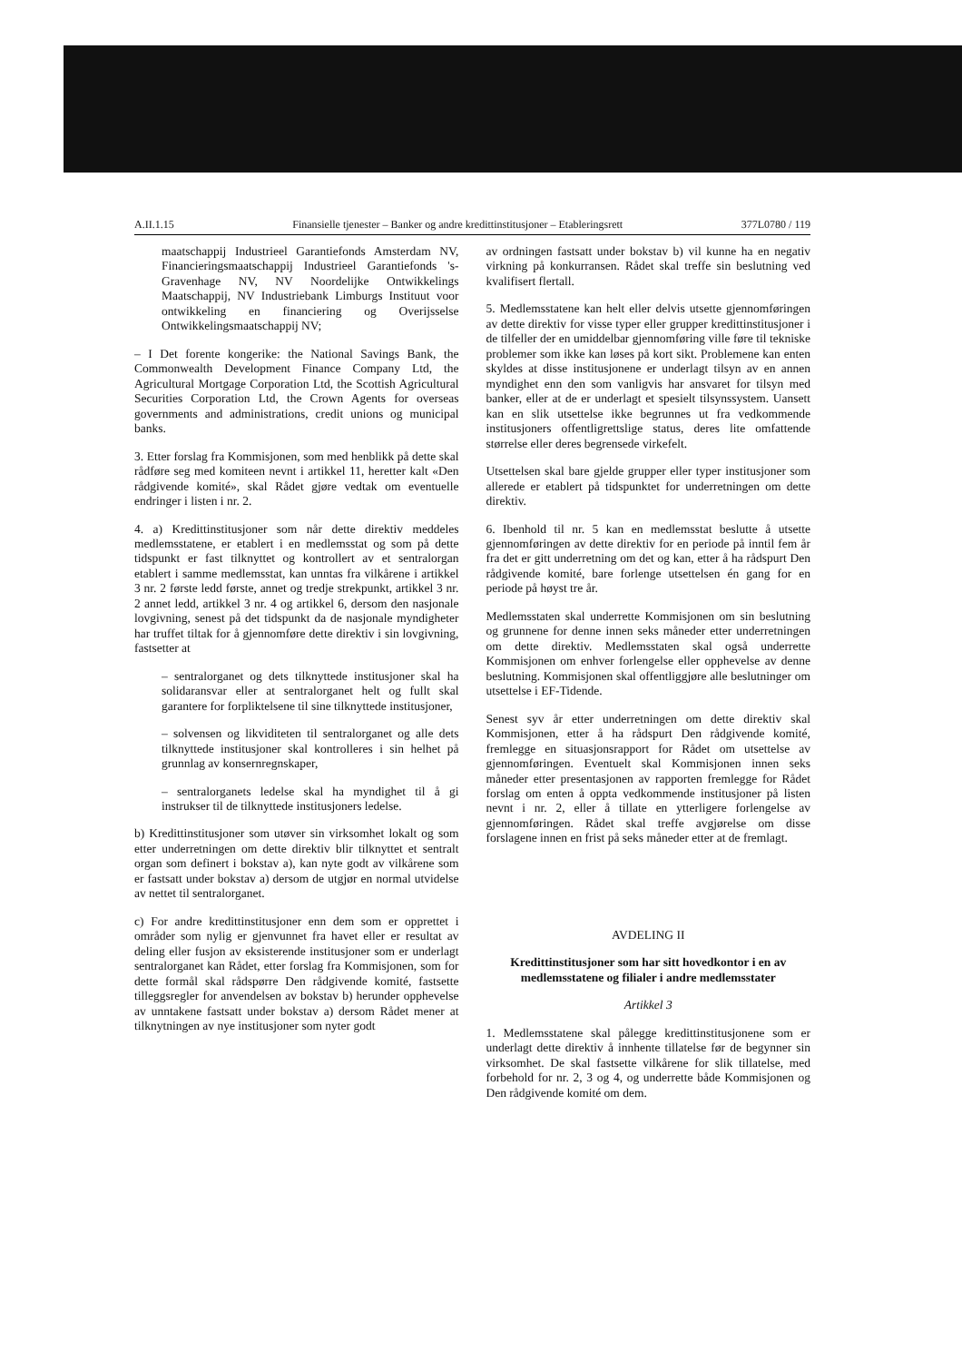A.II.1.15 Finansielle tjenester – Banker og andre kredittinstitusjoner – Etableringsrett 377L0780 / 119
maatschappij Industrieel Garantiefonds Amsterdam NV, Financieringsmaatschappij Industrieel Garantiefonds 's-Gravenhage NV, NV Noordelijke Ontwikkelings Maatschappij, NV Industriebank Limburgs Instituut voor ontwikkeling en financiering og Overijsselse Ontwikkelingsmaatschappij NV;
– I Det forente kongerike: the National Savings Bank, the Commonwealth Development Finance Company Ltd, the Agricultural Mortgage Corporation Ltd, the Scottish Agricultural Securities Corporation Ltd, the Crown Agents for overseas governments and administrations, credit unions og municipal banks.
3. Etter forslag fra Kommisjonen, som med henblikk på dette skal rådføre seg med komiteen nevnt i artikkel 11, heretter kalt «Den rådgivende komité», skal Rådet gjøre vedtak om eventuelle endringer i listen i nr. 2.
4. a) Kredittinstitusjoner som når dette direktiv meddeles medlemsstatene, er etablert i en medlemsstat og som på dette tidspunkt er fast tilknyttet og kontrollert av et sentralorgan etablert i samme medlemsstat, kan unntas fra vilkårene i artikkel 3 nr. 2 første ledd første, annet og tredje strekpunkt, artikkel 3 nr. 2 annet ledd, artikkel 3 nr. 4 og artikkel 6, dersom den nasjonale lovgivning, senest på det tidspunkt da de nasjonale myndigheter har truffet tiltak for å gjennomføre dette direktiv i sin lovgivning, fastsetter at
– sentralorganet og dets tilknyttede institusjoner skal ha solidaransvar eller at sentralorganet helt og fullt skal garantere for forpliktelsene til sine tilknyttede institusjoner,
– solvensen og likviditeten til sentralorganet og alle dets tilknyttede institusjoner skal kontrolleres i sin helhet på grunnlag av konsernregnskaper,
– sentralorganets ledelse skal ha myndighet til å gi instrukser til de tilknyttede institusjoners ledelse.
b) Kredittinstitusjoner som utøver sin virksomhet lokalt og som etter underretningen om dette direktiv blir tilknyttet et sentralt organ som definert i bokstav a), kan nyte godt av vilkårene som er fastsatt under bokstav a) dersom de utgjør en normal utvidelse av nettet til sentralorganet.
c) For andre kredittinstitusjoner enn dem som er opprettet i områder som nylig er gjenvunnet fra havet eller er resultat av deling eller fusjon av eksisterende institusjoner som er underlagt sentralorganet kan Rådet, etter forslag fra Kommisjonen, som for dette formål skal rådspørre Den rådgivende komité, fastsette tilleggsregler for anvendelsen av bokstav b) herunder opphevelse av unntakene fastsatt under bokstav a) dersom Rådet mener at tilknytningen av nye institusjoner som nyter godt
av ordningen fastsatt under bokstav b) vil kunne ha en negativ virkning på konkurransen. Rådet skal treffe sin beslutning ved kvalifisert flertall.
5. Medlemsstatene kan helt eller delvis utsette gjennomføringen av dette direktiv for visse typer eller grupper kredittinstitusjoner i de tilfeller der en umiddelbar gjennomføring ville føre til tekniske problemer som ikke kan løses på kort sikt. Problemene kan enten skyldes at disse institusjonene er underlagt tilsyn av en annen myndighet enn den som vanligvis har ansvaret for tilsyn med banker, eller at de er underlagt et spesielt tilsynssystem. Uansett kan en slik utsettelse ikke begrunnes ut fra vedkommende institusjoners offentligrettslige status, deres lite omfattende størrelse eller deres begrensede virkefelt.
Utsettelsen skal bare gjelde grupper eller typer institusjoner som allerede er etablert på tidspunktet for underretningen om dette direktiv.
6. Ibenhold til nr. 5 kan en medlemsstat beslutte å utsette gjennomføringen av dette direktiv for en periode på inntil fem år fra det er gitt underretning om det og kan, etter å ha rådspurt Den rådgivende komité, bare forlenge utsettelsen én gang for en periode på høyst tre år.
Medlemsstaten skal underrette Kommisjonen om sin beslutning og grunnene for denne innen seks måneder etter underretningen om dette direktiv. Medlemsstaten skal også underrette Kommisjonen om enhver forlengelse eller opphevelse av denne beslutning. Kommisjonen skal offentliggjøre alle beslutninger om utsettelse i EF-Tidende.
Senest syv år etter underretningen om dette direktiv skal Kommisjonen, etter å ha rådspurt Den rådgivende komité, fremlegge en situasjonsrapport for Rådet om utsettelse av gjennomføringen. Eventuelt skal Kommisjonen innen seks måneder etter presentasjonen av rapporten fremlegge for Rådet forslag om enten å oppta vedkommende institusjoner på listen nevnt i nr. 2, eller å tillate en ytterligere forlengelse av gjennomføringen. Rådet skal treffe avgjørelse om disse forslagene innen en frist på seks måneder etter at de fremlagt.
AVDELING II
Kredittinstitusjoner som har sitt hovedkontor i en av medlemsstatene og filialer i andre medlemsstater
Artikkel 3
1. Medlemsstatene skal pålegge kredittinstitusjonene som er underlagt dette direktiv å innhente tillatelse før de begynner sin virksomhet. De skal fastsette vilkårene for slik tillatelse, med forbehold for nr. 2, 3 og 4, og underrette både Kommisjonen og Den rådgivende komité om dem.